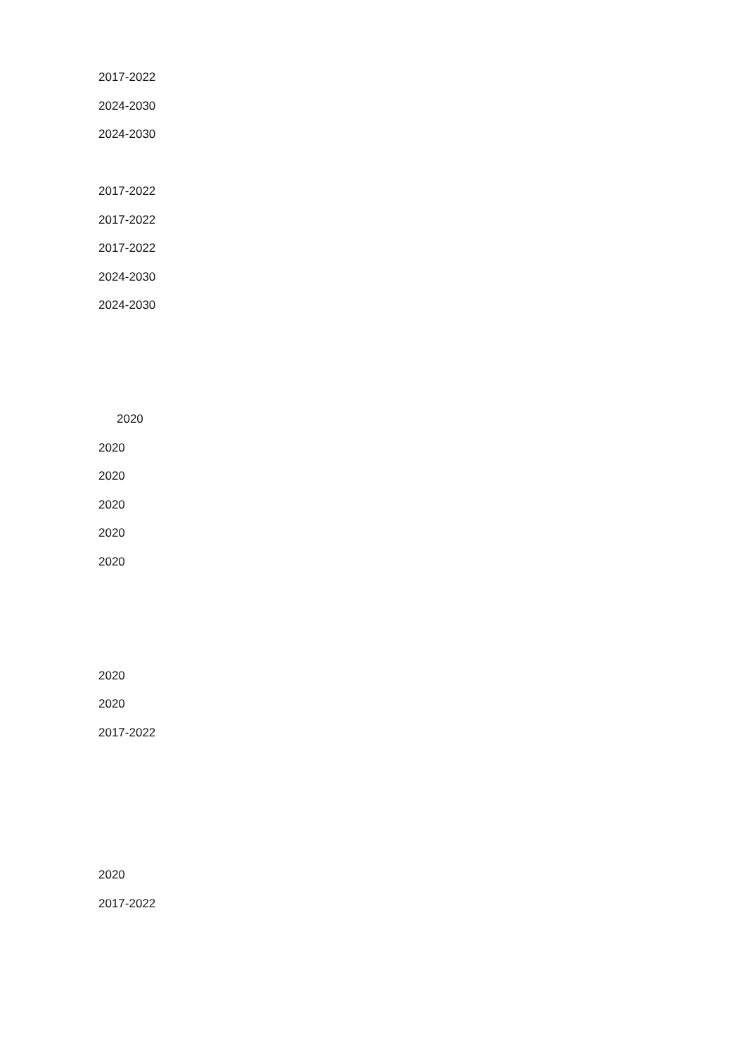2017-2022
2024-2030
2024-2030
2017-2022
2017-2022
2017-2022
2024-2030
2024-2030
2020
2020
2020
2020
2020
2020
2020
2020
2017-2022
2020
2017-2022